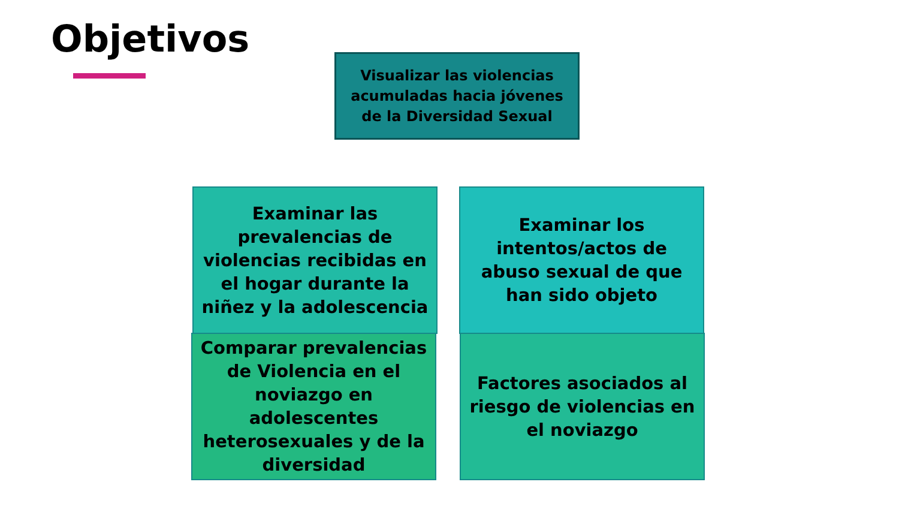Objetivos
Visualizar las violencias acumuladas hacia jóvenes de la Diversidad Sexual
Examinar las prevalencias de violencias recibidas en el hogar durante la niñez y la adolescencia
Examinar los intentos/actos de abuso sexual de que han sido objeto
Comparar prevalencias de Violencia en el noviazgo en adolescentes heterosexuales y de la diversidad
Factores asociados al riesgo de violencias en el noviazgo